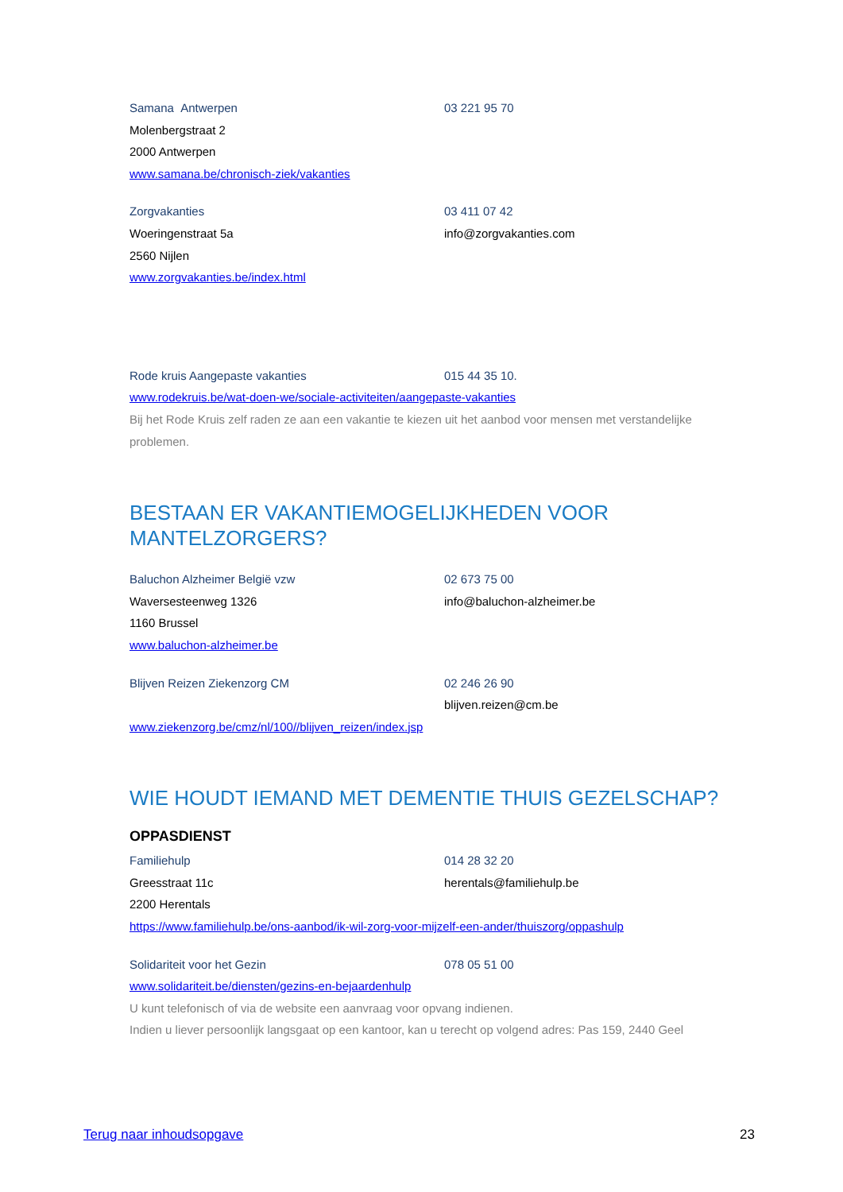Samana Antwerpen 03 221 95 70
Molenbergstraat 2
2000 Antwerpen
www.samana.be/chronisch-ziek/vakanties
Zorgvakanties 03 411 07 42
Woeringenstraat 5a info@zorgvakanties.com
2560 Nijlen
www.zorgvakanties.be/index.html
Rode kruis Aangepaste vakanties 015 44 35 10.
www.rodekruis.be/wat-doen-we/sociale-activiteiten/aangepaste-vakanties
Bij het Rode Kruis zelf raden ze aan een vakantie te kiezen uit het aanbod voor mensen met verstandelijke problemen.
BESTAAN ER VAKANTIEMOGELIJKHEDEN VOOR MANTELZORGERS?
Baluchon Alzheimer België vzw 02 673 75 00
Waversesteenweg 1326 info@baluchon-alzheimer.be
1160 Brussel
www.baluchon-alzheimer.be
Blijven Reizen Ziekenzorg CM 02 246 26 90
blijven.reizen@cm.be
www.ziekenzorg.be/cmz/nl/100//blijven_reizen/index.jsp
WIE HOUDT IEMAND MET DEMENTIE THUIS GEZELSCHAP?
OPPASDIENST
Familiehulp 014 28 32 20
Greesstraat 11c herentals@familiehulp.be
2200 Herentals
https://www.familiehulp.be/ons-aanbod/ik-wil-zorg-voor-mijzelf-een-ander/thuiszorg/oppashulp
Solidariteit voor het Gezin 078 05 51 00
www.solidariteit.be/diensten/gezins-en-bejaardenhulp
U kunt telefonisch of via de website een aanvraag voor opvang indienen.
Indien u liever persoonlijk langsgaat op een kantoor, kan u terecht op volgend adres: Pas 159, 2440 Geel
Terug naar inhoudsopgave 23